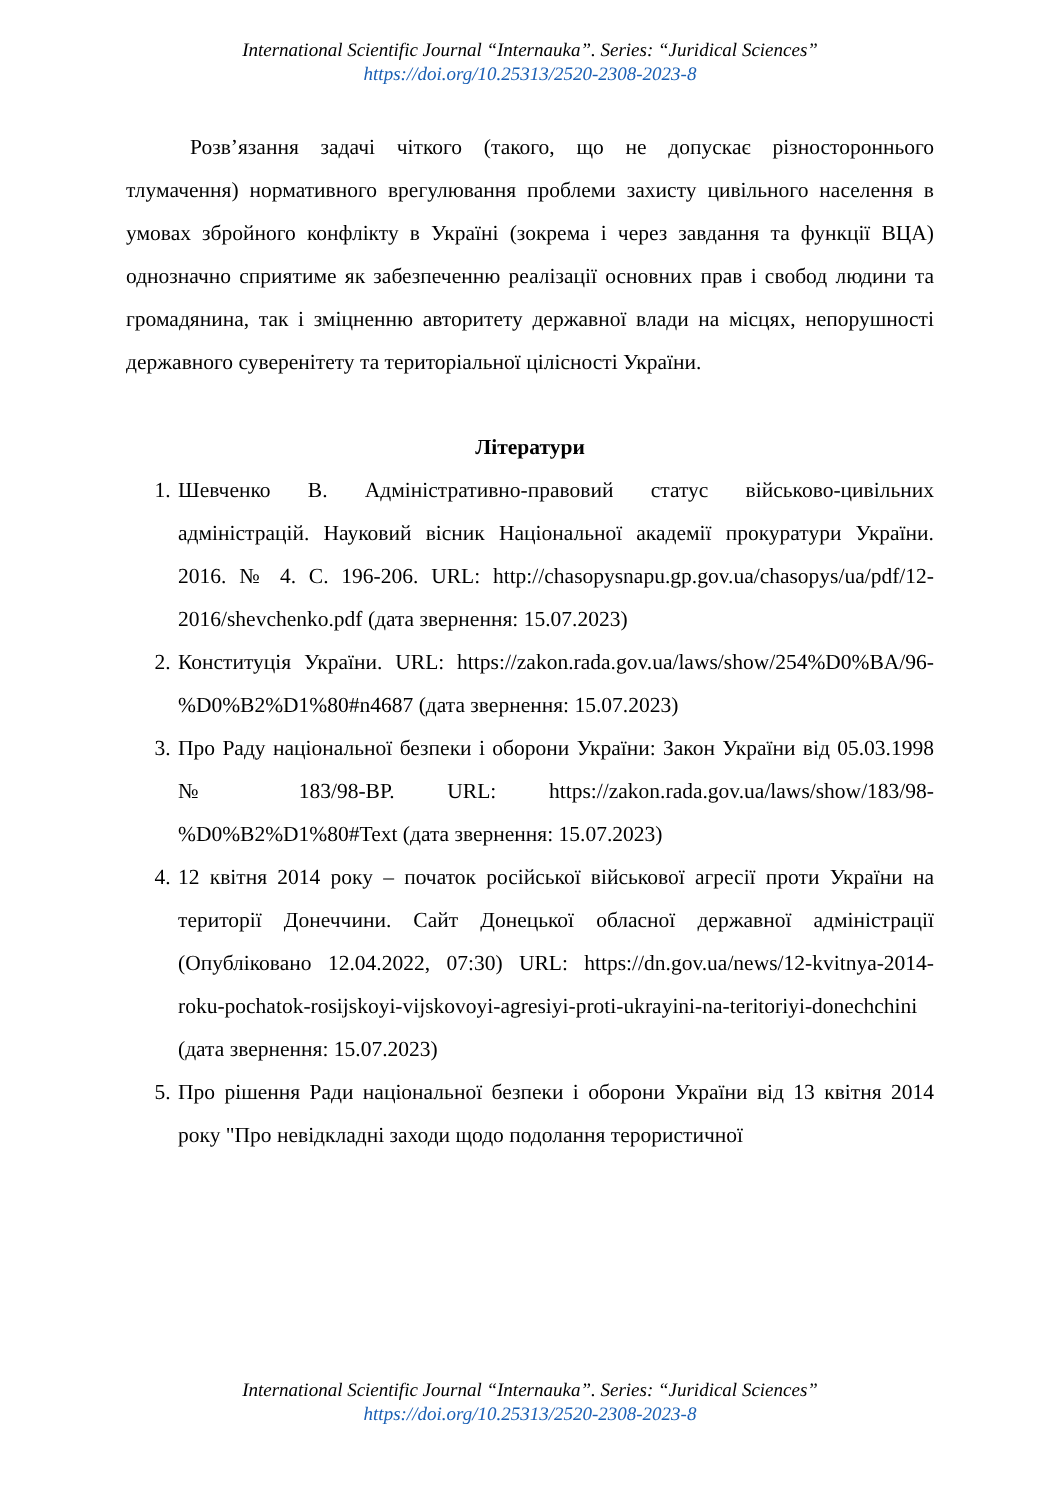International Scientific Journal “Internauka”. Series: “Juridical Sciences”
https://doi.org/10.25313/2520-2308-2023-8
Розв’язання задачі чіткого (такого, що не допускає різностороннього тлумачення) нормативного врегулювання проблеми захисту цивільного населення в умовах збройного конфлікту в Україні (зокрема і через завдання та функції ВЦА) однозначно сприятиме як забезпеченню реалізації основних прав і свобод людини та громадянина, так і зміцненню авторитету державної влади на місцях, непорушності державного суверенітету та територіальної цілісності України.
Літератури
1. Шевченко В. Адміністративно-правовий статус військово-цивільних адміністрацій. Науковий вісник Національної академії прокуратури України. 2016. № 4. С. 196-206. URL: http://chasopysnapu.gp.gov.ua/chasopys/ua/pdf/12-2016/shevchenko.pdf (дата звернення: 15.07.2023)
2. Конституція України. URL: https://zakon.rada.gov.ua/laws/show/254%D0%BA/96-%D0%B2%D1%80#n4687 (дата звернення: 15.07.2023)
3. Про Раду національної безпеки і оборони України: Закон України від 05.03.1998 № 183/98-ВР. URL: https://zakon.rada.gov.ua/laws/show/183/98-%D0%B2%D1%80#Text (дата звернення: 15.07.2023)
4. 12 квітня 2014 року – початок російської військової агресії проти України на території Донеччини. Сайт Донецької обласної державної адміністрації (Опубліковано 12.04.2022, 07:30) URL: https://dn.gov.ua/news/12-kvitnya-2014-roku-pochatok-rosijskoyi-vijskovoyi-agresiyi-proti-ukrayini-na-teritoriyi-donechchini (дата звернення: 15.07.2023)
5. Про рішення Ради національної безпеки і оборони України від 13 квітня 2014 року "Про невідкладні заходи щодо подолання терористичної
International Scientific Journal “Internauka”. Series: “Juridical Sciences”
https://doi.org/10.25313/2520-2308-2023-8